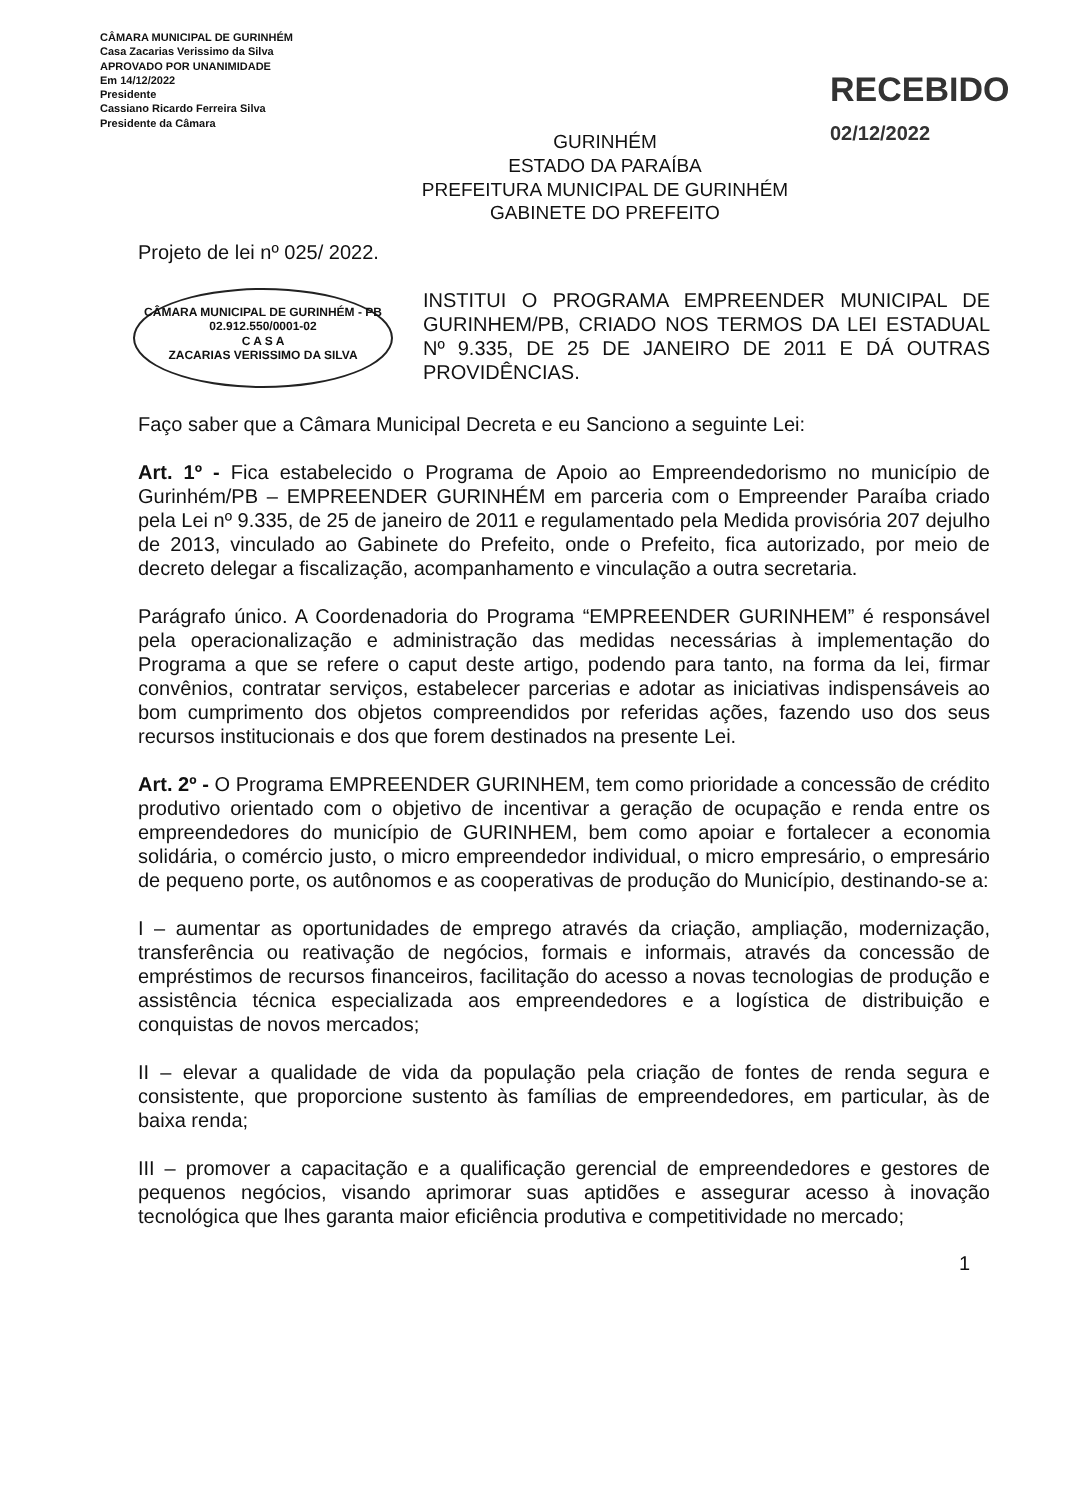CÂMARA MUNICIPAL DE GURINHÉM
Casa Zacarias Verissimo da Silva
APROVADO POR UNANIMIDADE
Em 14/12/2022
Presidente
Cassiano Ricardo Ferreira Silva
Presidente da Câmara
GURINHÉM
ESTADO DA PARAÍBA
PREFEITURA MUNICIPAL DE GURINHÉM
GABINETE DO PREFEITO
RECEBIDO
02/12/2022
Projeto de lei nº 025/ 2022.
CÂMARA MUNICIPAL DE GURINHÉM - PB
02.912.550/0001-02
C A S A
ZACARIAS VERISSIMO DA SILVA
INSTITUI O PROGRAMA EMPREENDER MUNICIPAL DE GURINHEM/PB, CRIADO NOS TERMOS DA LEI ESTADUAL Nº 9.335, DE 25 DE JANEIRO DE 2011 E DÁ OUTRAS PROVIDÊNCIAS.
Faço saber que a Câmara Municipal Decreta e eu Sanciono a seguinte Lei:
Art. 1º - Fica estabelecido o Programa de Apoio ao Empreendedorismo no município de Gurinhém/PB – EMPREENDER GURINHÉM em parceria com o Empreender Paraíba criado pela Lei nº 9.335, de 25 de janeiro de 2011 e regulamentado pela Medida provisória 207 dejulho de 2013, vinculado ao Gabinete do Prefeito, onde o Prefeito, fica autorizado, por meio de decreto delegar a fiscalização, acompanhamento e vinculação a outra secretaria.
Parágrafo único. A Coordenadoria do Programa “EMPREENDER GURINHEM” é responsável pela operacionalização e administração das medidas necessárias à implementação do Programa a que se refere o caput deste artigo, podendo para tanto, na forma da lei, firmar convênios, contratar serviços, estabelecer parcerias e adotar as iniciativas indispensáveis ao bom cumprimento dos objetos compreendidos por referidas ações, fazendo uso dos seus recursos institucionais e dos que forem destinados na presente Lei.
Art. 2º - O Programa EMPREENDER GURINHEM, tem como prioridade a concessão de crédito produtivo orientado com o objetivo de incentivar a geração de ocupação e renda entre os empreendedores do município de GURINHEM, bem como apoiar e fortalecer a economia solidária, o comércio justo, o micro empreendedor individual, o micro empresário, o empresário de pequeno porte, os autônomos e as cooperativas de produção do Município, destinando-se a:
I – aumentar as oportunidades de emprego através da criação, ampliação, modernização, transferência ou reativação de negócios, formais e informais, através da concessão de empréstimos de recursos financeiros, facilitação do acesso a novas tecnologias de produção e assistência técnica especializada aos empreendedores e a logística de distribuição e conquistas de novos mercados;
II – elevar a qualidade de vida da população pela criação de fontes de renda segura e consistente, que proporcione sustento às famílias de empreendedores, em particular, às de baixa renda;
III – promover a capacitação e a qualificação gerencial de empreendedores e gestores de pequenos negócios, visando aprimorar suas aptidões e assegurar acesso à inovação tecnológica que lhes garanta maior eficiência produtiva e competitividade no mercado;
1